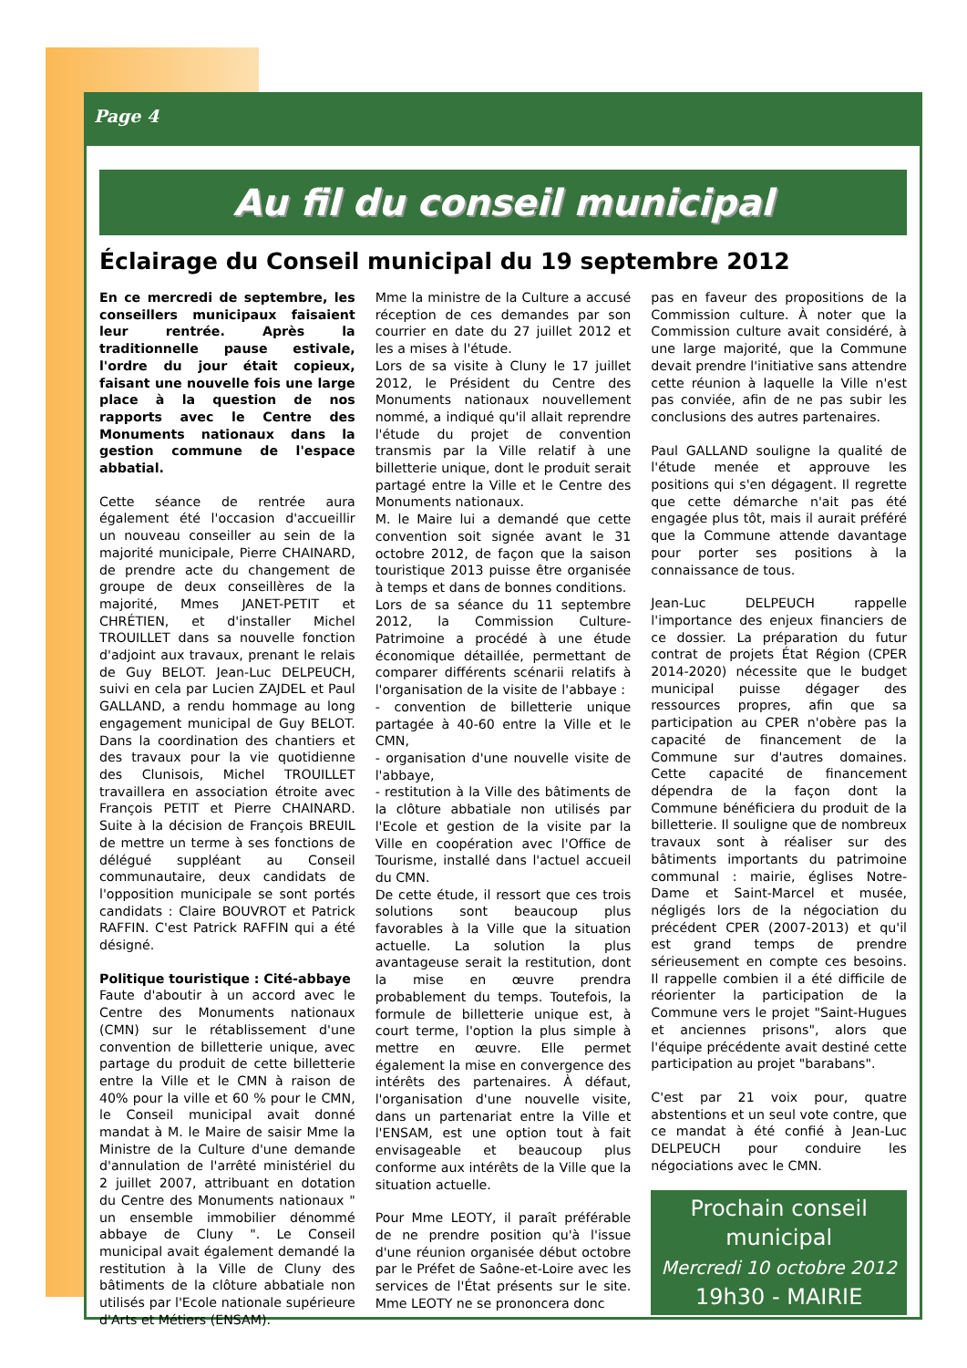Page 4
Au fil du conseil municipal
Éclairage du Conseil municipal du 19 septembre 2012
En ce mercredi de septembre, les conseillers municipaux faisaient leur rentrée. Après la traditionnelle pause estivale, l'ordre du jour était copieux, faisant une nouvelle fois une large place à la question de nos rapports avec le Centre des Monuments nationaux dans la gestion commune de l'espace abbatial.
Cette séance de rentrée aura également été l'occasion d'accueillir un nouveau conseiller au sein de la majorité municipale, Pierre CHAINARD, de prendre acte du changement de groupe de deux conseillères de la majorité, Mmes JANET-PETIT et CHRÉTIEN, et d'installer Michel TROUILLET dans sa nouvelle fonction d'adjoint aux travaux, prenant le relais de Guy BELOT. Jean-Luc DELPEUCH, suivi en cela par Lucien ZAJDEL et Paul GALLAND, a rendu hommage au long engagement municipal de Guy BELOT. Dans la coordination des chantiers et des travaux pour la vie quotidienne des Clunisois, Michel TROUILLET travaillera en association étroite avec François PETIT et Pierre CHAINARD. Suite à la décision de François BREUIL de mettre un terme à ses fonctions de délégué suppléant au Conseil communautaire, deux candidats de l'opposition municipale se sont portés candidats : Claire BOUVROT et Patrick RAFFIN. C'est Patrick RAFFIN qui a été désigné.
Politique touristique : Cité-abbaye
Faute d'aboutir à un accord avec le Centre des Monuments nationaux (CMN) sur le rétablissement d'une convention de billetterie unique, avec partage du produit de cette billetterie entre la Ville et le CMN à raison de 40% pour la ville et 60 % pour le CMN, le Conseil municipal avait donné mandat à M. le Maire de saisir Mme la Ministre de la Culture d'une demande d'annulation de l'arrêté ministériel du 2 juillet 2007, attribuant en dotation du Centre des Monuments nationaux " un ensemble immobilier dénommé abbaye de Cluny ". Le Conseil municipal avait également demandé la restitution à la Ville de Cluny des bâtiments de la clôture abbatiale non utilisés par l'Ecole nationale supérieure d'Arts et Métiers (ENSAM).
Mme la ministre de la Culture a accusé réception de ces demandes par son courrier en date du 27 juillet 2012 et les a mises à l'étude.
Lors de sa visite à Cluny le 17 juillet 2012, le Président du Centre des Monuments nationaux nouvellement nommé, a indiqué qu'il allait reprendre l'étude du projet de convention transmis par la Ville relatif à une billetterie unique, dont le produit serait partagé entre la Ville et le Centre des Monuments nationaux.
M. le Maire lui a demandé que cette convention soit signée avant le 31 octobre 2012, de façon que la saison touristique 2013 puisse être organisée à temps et dans de bonnes conditions.
Lors de sa séance du 11 septembre 2012, la Commission Culture-Patrimoine a procédé à une étude économique détaillée, permettant de comparer différents scénarii relatifs à l'organisation de la visite de l'abbaye :
- convention de billetterie unique partagée à 40-60 entre la Ville et le CMN,
- organisation d'une nouvelle visite de l'abbaye,
- restitution à la Ville des bâtiments de la clôture abbatiale non utilisés par l'Ecole et gestion de la visite par la Ville en coopération avec l'Office de Tourisme, installé dans l'actuel accueil du CMN.
De cette étude, il ressort que ces trois solutions sont beaucoup plus favorables à la Ville que la situation actuelle. La solution la plus avantageuse serait la restitution, dont la mise en œuvre prendra probablement du temps. Toutefois, la formule de billetterie unique est, à court terme, l'option la plus simple à mettre en œuvre. Elle permet également la mise en convergence des intérêts des partenaires. À défaut, l'organisation d'une nouvelle visite, dans un partenariat entre la Ville et l'ENSAM, est une option tout à fait envisageable et beaucoup plus conforme aux intérêts de la Ville que la situation actuelle.
Pour Mme LEOTY, il paraît préférable de ne prendre position qu'à l'issue d'une réunion organisée début octobre par le Préfet de Saône-et-Loire avec les services de l'État présents sur le site. Mme LEOTY ne se prononcera donc
pas en faveur des propositions de la Commission culture. À noter que la Commission culture avait considéré, à une large majorité, que la Commune devait prendre l'initiative sans attendre cette réunion à laquelle la Ville n'est pas conviée, afin de ne pas subir les conclusions des autres partenaires.
Paul GALLAND souligne la qualité de l'étude menée et approuve les positions qui s'en dégagent. Il regrette que cette démarche n'ait pas été engagée plus tôt, mais il aurait préféré que la Commune attende davantage pour porter ses positions à la connaissance de tous.
Jean-Luc DELPEUCH rappelle l'importance des enjeux financiers de ce dossier. La préparation du futur contrat de projets État Région (CPER 2014-2020) nécessite que le budget municipal puisse dégager des ressources propres, afin que sa participation au CPER n'obère pas la capacité de financement de la Commune sur d'autres domaines. Cette capacité de financement dépendra de la façon dont la Commune bénéficiera du produit de la billetterie. Il souligne que de nombreux travaux sont à réaliser sur des bâtiments importants du patrimoine communal : mairie, églises Notre-Dame et Saint-Marcel et musée, négligés lors de la négociation du précédent CPER (2007-2013) et qu'il est grand temps de prendre sérieusement en compte ces besoins. Il rappelle combien il a été difficile de réorienter la participation de la Commune vers le projet "Saint-Hugues et anciennes prisons", alors que l'équipe précédente avait destiné cette participation au projet "barabans".
C'est par 21 voix pour, quatre abstentions et un seul vote contre, que ce mandat à été confié à Jean-Luc DELPEUCH pour conduire les négociations avec le CMN.
Prochain conseil
municipal
Mercredi 10 octobre 2012
19h30 - MAIRIE